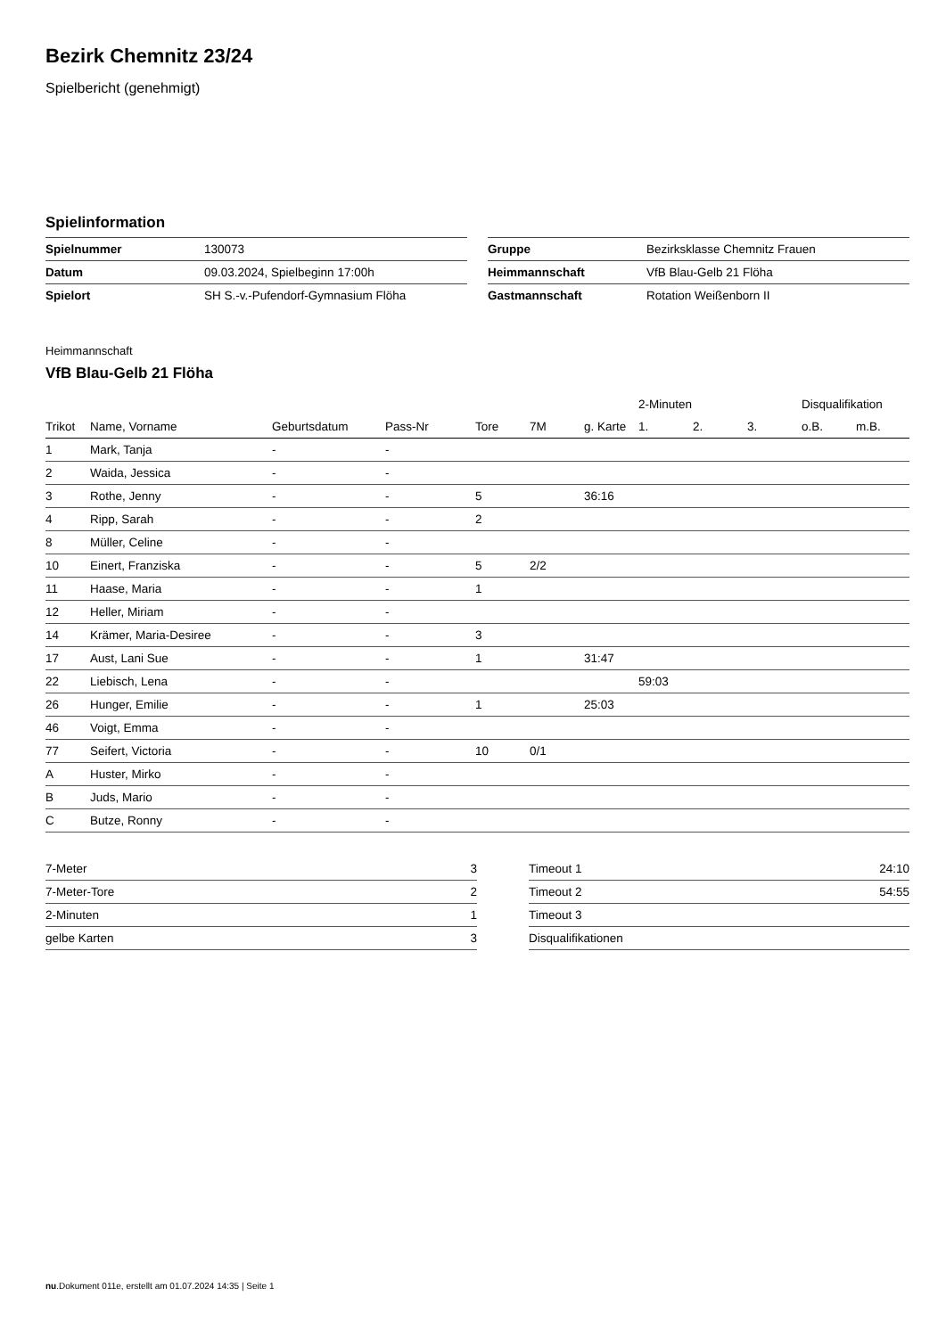Bezirk Chemnitz 23/24
Spielbericht (genehmigt)
Spielinformation
| Spielnummer | 130073 |
| Datum | 09.03.2024, Spielbeginn 17:00h |
| Spielort | SH S.-v.-Pufendorf-Gymnasium Flöha |
| Gruppe | Bezirksklasse Chemnitz Frauen |
| Heimmannschaft | VfB Blau-Gelb 21 Flöha |
| Gastmannschaft | Rotation Weißenborn II |
Heimmannschaft
VfB Blau-Gelb 21 Flöha
| | | | | | | | 2-Minuten | | | Disqualifikation | |
| --- | --- | --- | --- | --- | --- | --- | --- | --- | --- | --- | --- |
| Trikot | Name, Vorname | Geburtsdatum | Pass-Nr | Tore | 7M | g. Karte | 1. | 2. | 3. | o.B. | m.B. |
| 1 | Mark, Tanja | - | - | | | | | | | | |
| 2 | Waida, Jessica | - | - | | | | | | | | |
| 3 | Rothe, Jenny | - | - | 5 | | 36:16 | | | | | |
| 4 | Ripp, Sarah | - | - | 2 | | | | | | | |
| 8 | Müller, Celine | - | - | | | | | | | | |
| 10 | Einert, Franziska | - | - | 5 | 2/2 | | | | | | |
| 11 | Haase, Maria | - | - | 1 | | | | | | | |
| 12 | Heller, Miriam | - | - | | | | | | | | |
| 14 | Krämer, Maria-Desiree | - | - | 3 | | | | | | | |
| 17 | Aust, Lani Sue | - | - | 1 | | 31:47 | | | | | |
| 22 | Liebisch, Lena | - | - | | | | 59:03 | | | | |
| 26 | Hunger, Emilie | - | - | 1 | | 25:03 | | | | | |
| 46 | Voigt, Emma | - | - | | | | | | | | |
| 77 | Seifert, Victoria | - | - | 10 | 0/1 | | | | | | |
| A | Huster, Mirko | - | - | | | | | | | | |
| B | Juds, Mario | - | - | | | | | | | | |
| C | Butze, Ronny | - | - | | | | | | | | |
| 7-Meter | 3 |
| 7-Meter-Tore | 2 |
| 2-Minuten | 1 |
| gelbe Karten | 3 |
| Timeout 1 | 24:10 |
| Timeout 2 | 54:55 |
| Timeout 3 | |
| Disqualifikationen | |
nu.Dokument 011e, erstellt am 01.07.2024 14:35 | Seite 1